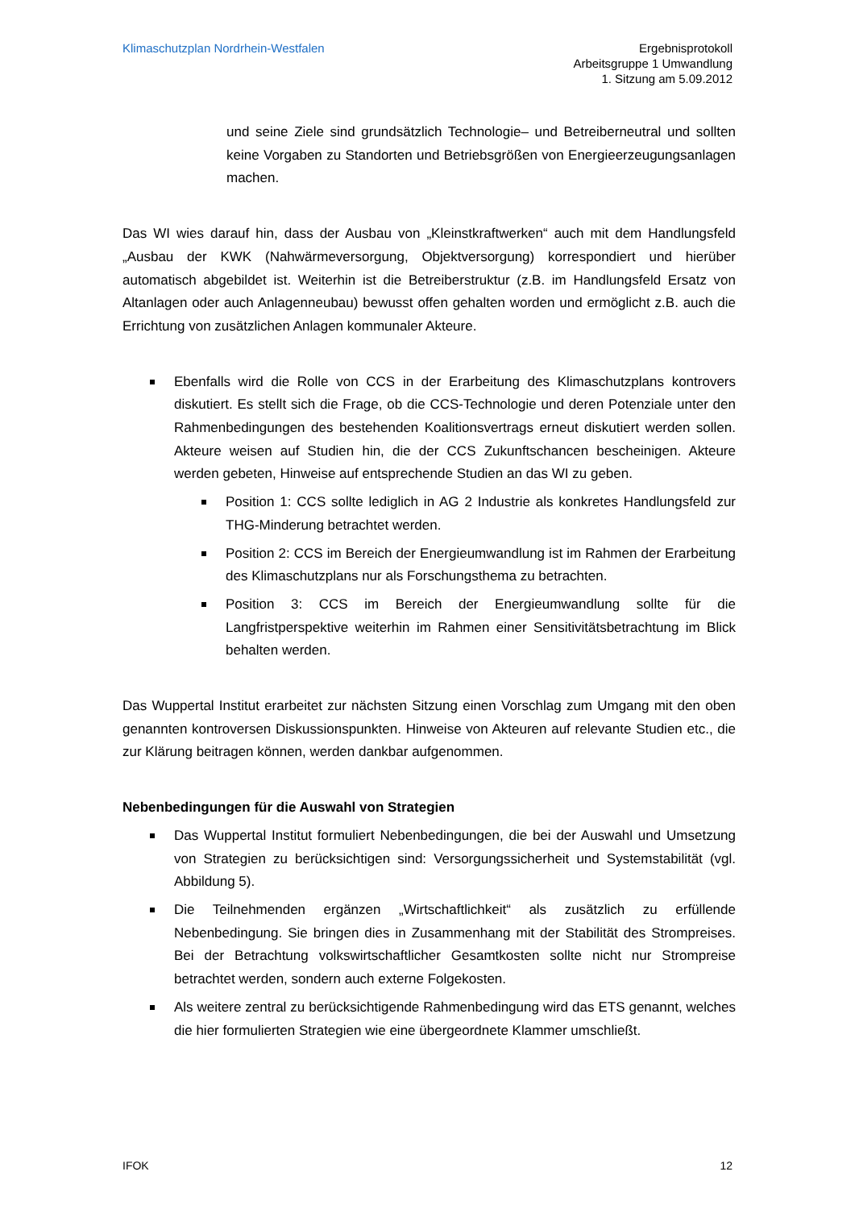Klimaschutzplan Nordrhein-Westfalen
Ergebnisprotokoll
Arbeitsgruppe 1 Umwandlung
1. Sitzung am 5.09.2012
und seine Ziele sind grundsätzlich Technologie– und Betreiberneutral und sollten keine Vorgaben zu Standorten und Betriebsgrößen von Energieerzeugungsanlagen machen.
Das WI wies darauf hin, dass der Ausbau von „Kleinstkraftwerken“ auch mit dem Handlungsfeld „Ausbau der KWK (Nahwärmeversorgung, Objektversorgung) korrespondiert und hierüber automatisch abgebildet ist. Weiterhin ist die Betreiberstruktur (z.B. im Handlungsfeld Ersatz von Altanlagen oder auch Anlagenneubau) bewusst offen gehalten worden und ermöglicht z.B. auch die Errichtung von zusätzlichen Anlagen kommunaler Akteure.
Ebenfalls wird die Rolle von CCS in der Erarbeitung des Klimaschutzplans kontrovers diskutiert. Es stellt sich die Frage, ob die CCS-Technologie und deren Potenziale unter den Rahmenbedingungen des bestehenden Koalitionsvertrags erneut diskutiert werden sollen. Akteure weisen auf Studien hin, die der CCS Zukunftschancen bescheinigen. Akteure werden gebeten, Hinweise auf entsprechende Studien an das WI zu geben.
Position 1: CCS sollte lediglich in AG 2 Industrie als konkretes Handlungsfeld zur THG-Minderung betrachtet werden.
Position 2: CCS im Bereich der Energieumwandlung ist im Rahmen der Erarbeitung des Klimaschutzplans nur als Forschungsthema zu betrachten.
Position 3: CCS im Bereich der Energieumwandlung sollte für die Langfristperspektive weiterhin im Rahmen einer Sensitivitätsbetrachtung im Blick behalten werden.
Das Wuppertal Institut erarbeitet zur nächsten Sitzung einen Vorschlag zum Umgang mit den oben genannten kontroversen Diskussionspunkten. Hinweise von Akteuren auf relevante Studien etc., die zur Klärung beitragen können, werden dankbar aufgenommen.
Nebenbedingungen für die Auswahl von Strategien
Das Wuppertal Institut formuliert Nebenbedingungen, die bei der Auswahl und Umsetzung von Strategien zu berücksichtigen sind: Versorgungssicherheit und Systemstabilität (vgl. Abbildung 5).
Die Teilnehmenden ergänzen „Wirtschaftlichkeit“ als zusätzlich zu erfüllende Nebenbedingung. Sie bringen dies in Zusammenhang mit der Stabilität des Strompreises. Bei der Betrachtung volkswirtschaftlicher Gesamtkosten sollte nicht nur Strompreise betrachtet werden, sondern auch externe Folgekosten.
Als weitere zentral zu berücksichtigende Rahmenbedingung wird das ETS genannt, welches die hier formulierten Strategien wie eine übergeordnete Klammer umschließt.
IFOK 12